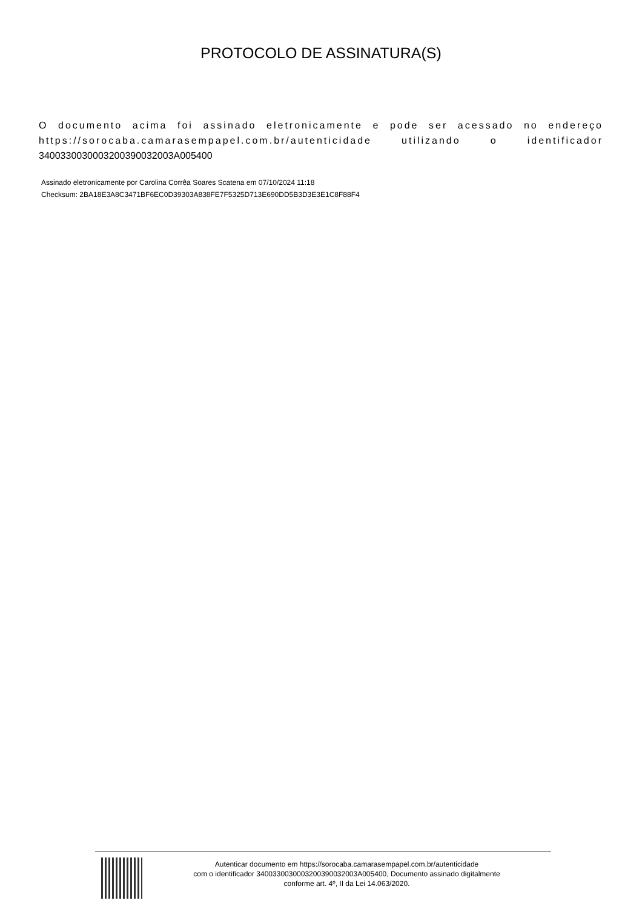PROTOCOLO DE ASSINATURA(S)
O documento acima foi assinado eletronicamente e pode ser acessado no endereço https://sorocaba.camarasempapel.com.br/autenticidade utilizando o identificador 340033003000320039003200​3A005400
Assinado eletronicamente por Carolina Corrêa Soares Scatena em 07/10/2024 11:18
Checksum: 2BA18E3A8C3471BF6EC0D39303A838FE7F5325D713E690DD5B3D3E3E1C8F88F4
Autenticar documento em https://sorocaba.camarasempapel.com.br/autenticidade
com o identificador 340033003000320039003200​3A005400, Documento assinado digitalmente
conforme art. 4º, II da Lei 14.063/2020.